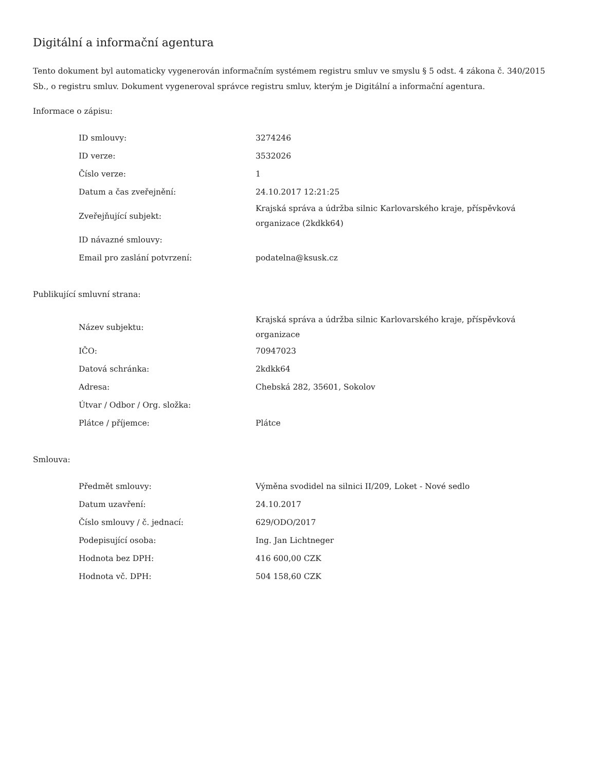Digitální a informační agentura
Tento dokument byl automaticky vygenerován informačním systémem registru smluv ve smyslu § 5 odst. 4 zákona č. 340/2015 Sb., o registru smluv. Dokument vygeneroval správce registru smluv, kterým je Digitální a informační agentura.
Informace o zápisu:
| ID smlouvy: | 3274246 |
| ID verze: | 3532026 |
| Číslo verze: | 1 |
| Datum a čas zveřejnění: | 24.10.2017 12:21:25 |
| Zveřejňující subjekt: | Krajská správa a údržba silnic Karlovarského kraje, příspěvková organizace (2kdkk64) |
| ID návazné smlouvy: | |
| Email pro zaslání potvrzení: | podatelna@ksusk.cz |
Publikující smluvní strana:
| Název subjektu: | Krajská správa a údržba silnic Karlovarského kraje, příspěvková organizace |
| IČO: | 70947023 |
| Datová schránka: | 2kdkk64 |
| Adresa: | Chebská 282, 35601, Sokolov |
| Útvar / Odbor / Org. složka: | |
| Plátce / příjemce: | Plátce |
Smlouva:
| Předmět smlouvy: | Výměna svodidel na silnici II/209, Loket - Nové sedlo |
| Datum uzavření: | 24.10.2017 |
| Číslo smlouvy / č. jednací: | 629/ODO/2017 |
| Podepisující osoba: | Ing. Jan Lichtneger |
| Hodnota bez DPH: | 416 600,00 CZK |
| Hodnota vč. DPH: | 504 158,60 CZK |